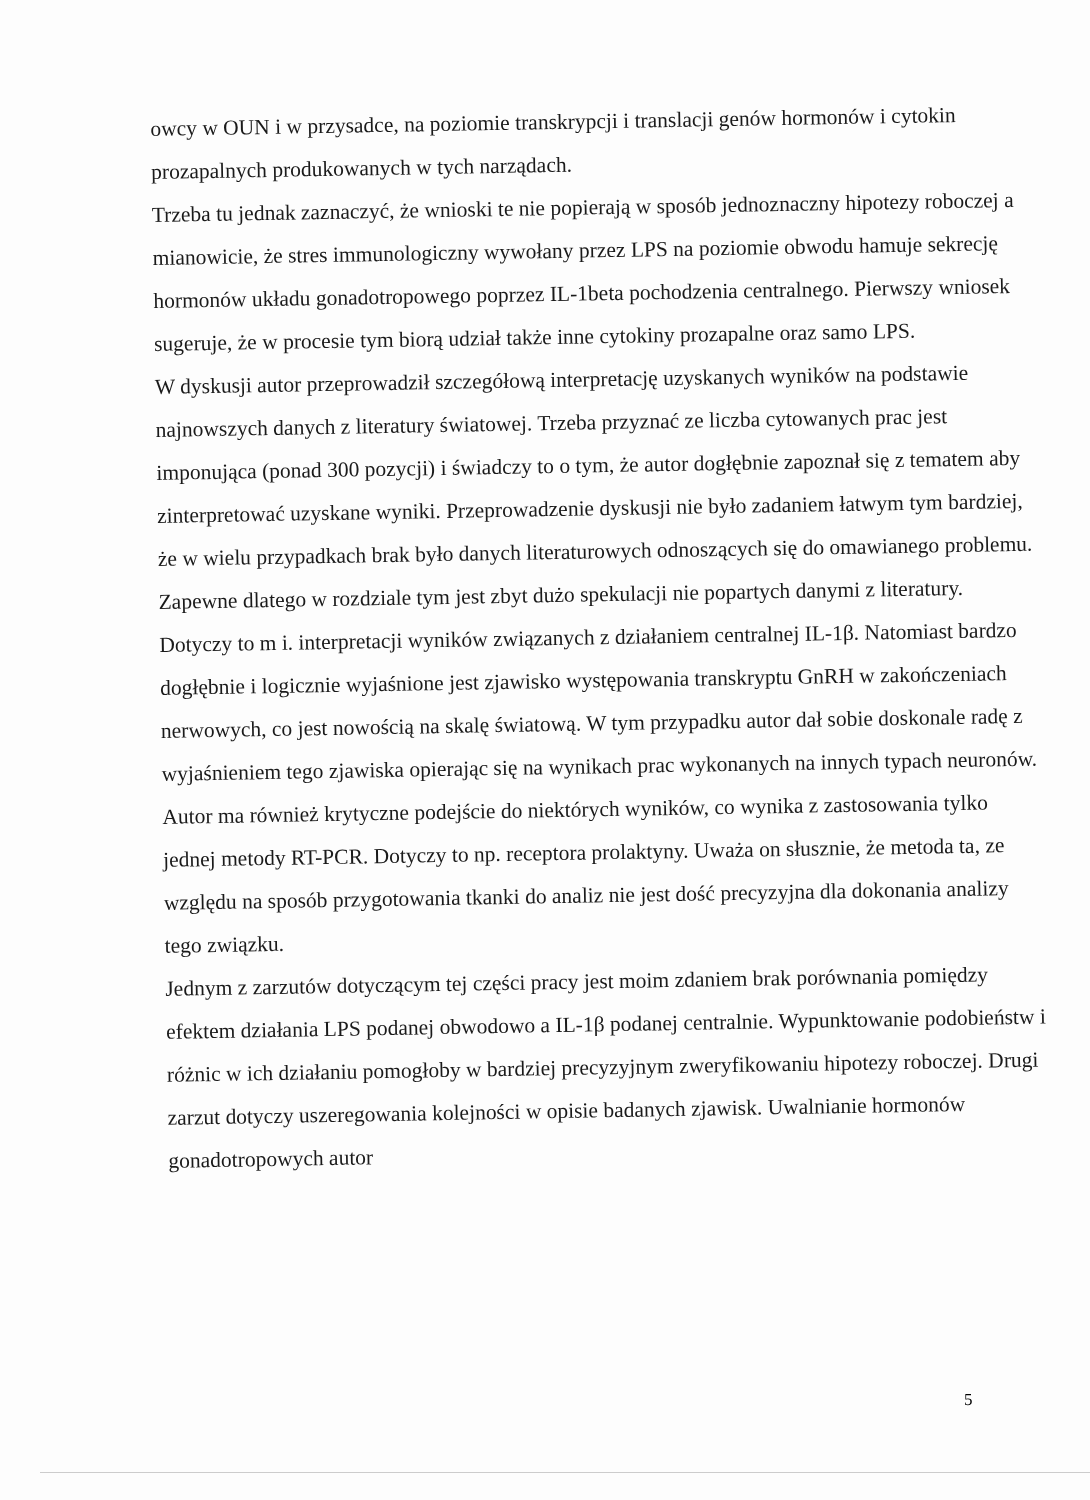owcy w OUN i w przysadce, na poziomie transkrypcji i translacji genów hormonów i cytokin prozapalnych produkowanych w tych narządach.
Trzeba tu jednak zaznaczyć, że wnioski te nie popierają w sposób jednoznaczny hipotezy roboczej a mianowicie, że stres immunologiczny wywołany przez LPS na poziomie obwodu hamuje sekrecję hormonów układu gonadotropowego poprzez IL-1beta pochodzenia centralnego. Pierwszy wniosek sugeruje, że w procesie tym biorą udział także inne cytokiny prozapalne oraz samo LPS.
W dyskusji autor przeprowadził szczegółową interpretację uzyskanych wyników na podstawie najnowszych danych z literatury światowej. Trzeba przyznać ze liczba cytowanych prac jest imponująca (ponad 300 pozycji) i świadczy to o tym, że autor dogłębnie zapoznał się z tematem aby zinterpretować uzyskane wyniki. Przeprowadzenie dyskusji nie było zadaniem łatwym tym bardziej, że w wielu przypadkach brak było danych literaturowych odnoszących się do omawianego problemu. Zapewne dlatego w rozdziale tym jest zbyt dużo spekulacji nie popartych danymi z literatury. Dotyczy to m i. interpretacji wyników związanych z działaniem centralnej IL-1β. Natomiast bardzo dogłębnie i logicznie wyjaśnione jest zjawisko występowania transkryptu GnRH w zakończeniach nerwowych, co jest nowością na skalę światową. W tym przypadku autor dał sobie doskonale radę z wyjaśnieniem tego zjawiska opierając się na wynikach prac wykonanych na innych typach neuronów. Autor ma również krytyczne podejście do niektórych wyników, co wynika z zastosowania tylko jednej metody RT-PCR. Dotyczy to np. receptora prolaktyny. Uważa on słusznie, że metoda ta, ze względu na sposób przygotowania tkanki do analiz nie jest dość precyzyjna dla dokonania analizy tego związku.
Jednym z zarzutów dotyczącym tej części pracy jest moim zdaniem brak porównania pomiędzy efektem działania LPS podanej obwodowo a IL-1β podanej centralnie. Wypunktowanie podobieństw i różnic w ich działaniu pomogłoby w bardziej precyzyjnym zweryfikowaniu hipotezy roboczej. Drugi zarzut dotyczy uszeregowania kolejności w opisie badanych zjawisk. Uwalnianie hormonów gonadotropowych autor
5